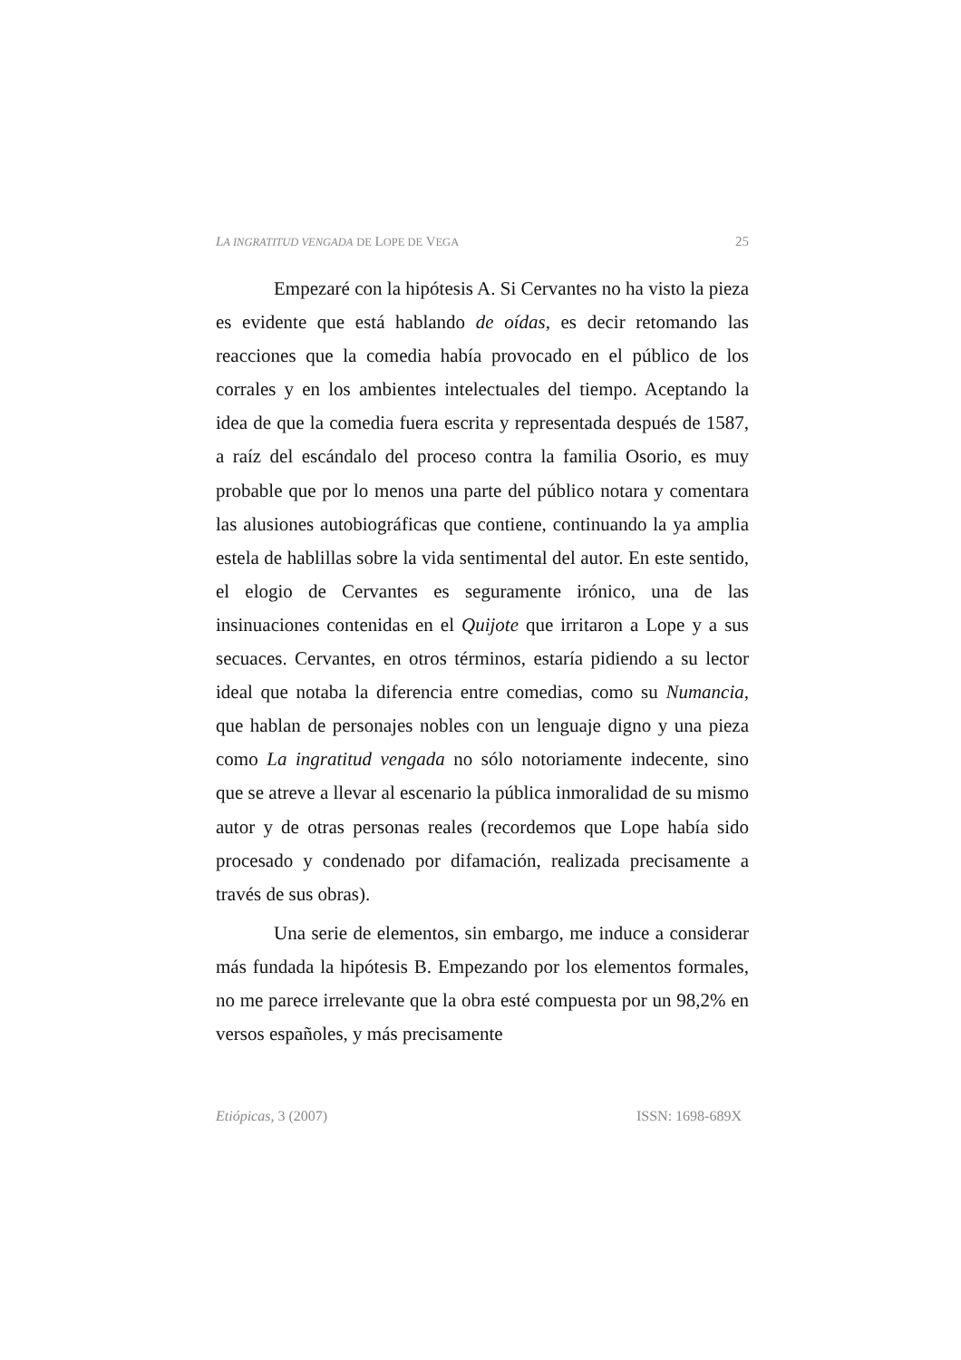LA INGRATITUD VENGADA DE LOPE DE VEGA 25
Empezaré con la hipótesis A. Si Cervantes no ha visto la pieza es evidente que está hablando de oídas, es decir retomando las reacciones que la comedia había provocado en el público de los corrales y en los ambientes intelectuales del tiempo. Aceptando la idea de que la comedia fuera escrita y representada después de 1587, a raíz del escándalo del proceso contra la familia Osorio, es muy probable que por lo menos una parte del público notara y comentara las alusiones autobiográficas que contiene, continuando la ya amplia estela de hablillas sobre la vida sentimental del autor. En este sentido, el elogio de Cervantes es seguramente irónico, una de las insinuaciones contenidas en el Quijote que irritaron a Lope y a sus secuaces. Cervantes, en otros términos, estaría pidiendo a su lector ideal que notaba la diferencia entre comedias, como su Numancia, que hablan de personajes nobles con un lenguaje digno y una pieza como La ingratitud vengada no sólo notoriamente indecente, sino que se atreve a llevar al escenario la pública inmoralidad de su mismo autor y de otras personas reales (recordemos que Lope había sido procesado y condenado por difamación, realizada precisamente a través de sus obras).
Una serie de elementos, sin embargo, me induce a considerar más fundada la hipótesis B. Empezando por los elementos formales, no me parece irrelevante que la obra esté compuesta por un 98,2% en versos españoles, y más precisamente
Etiópicas, 3 (2007) ISSN: 1698-689X